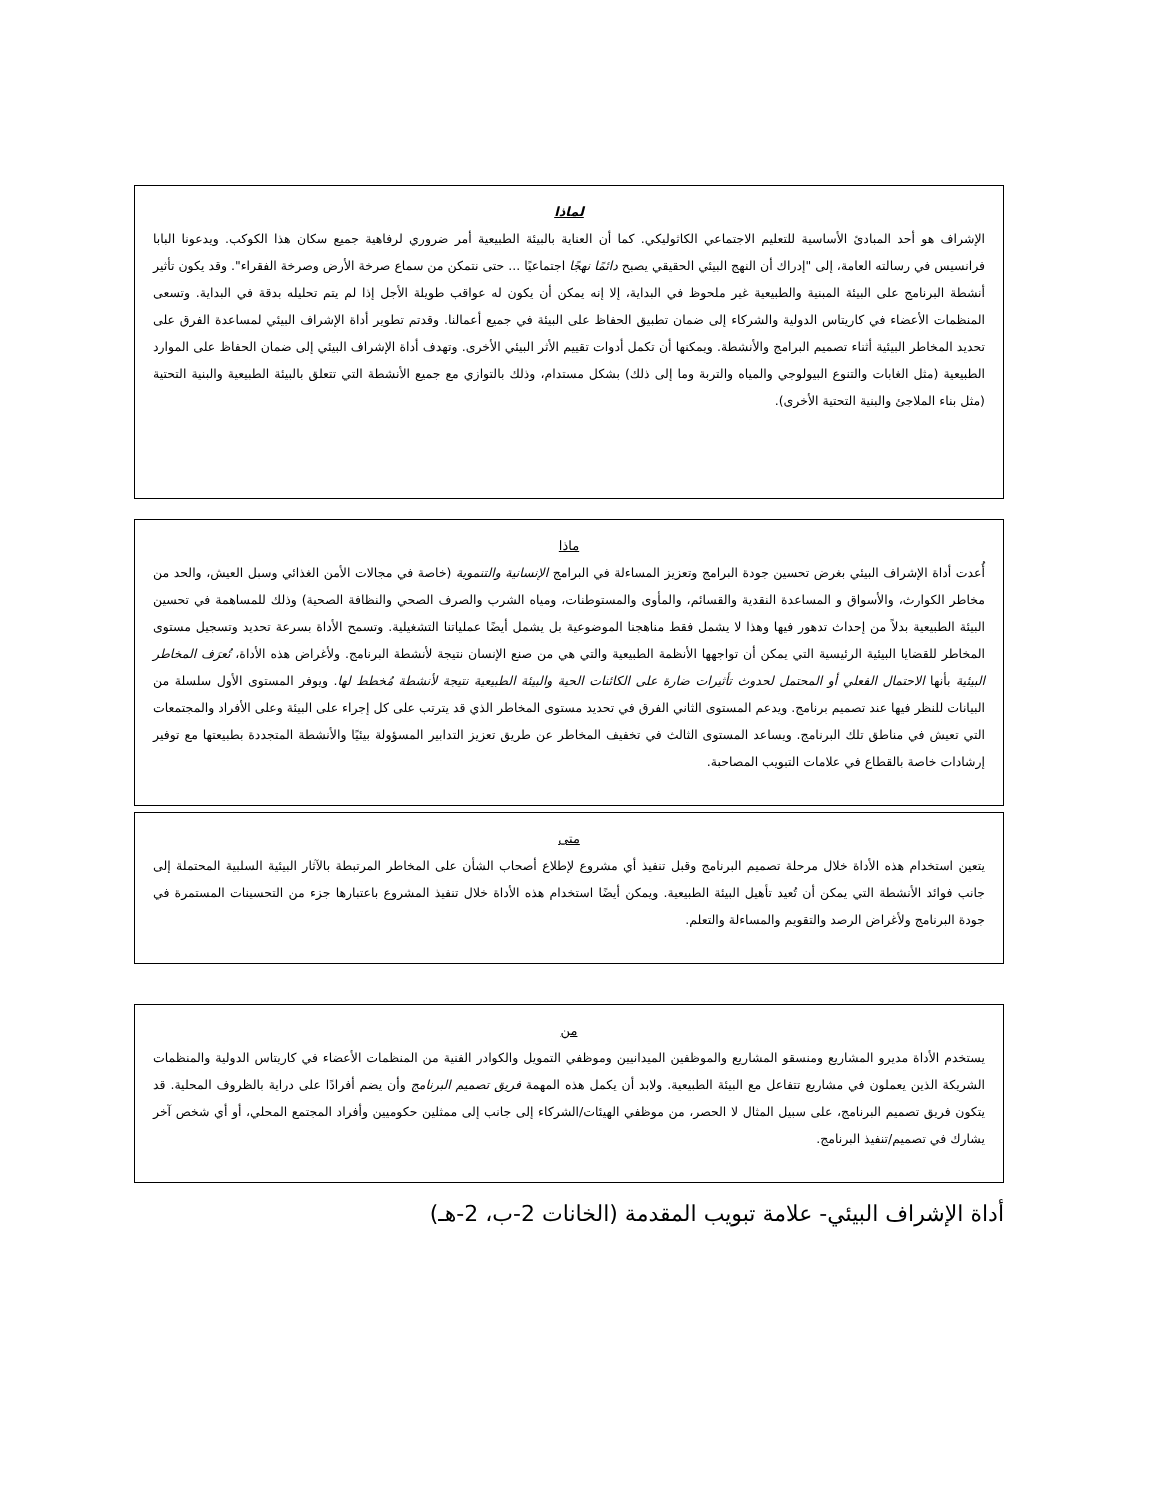لماذا
الإشراف هو أحد المبادئ الأساسية للتعليم الاجتماعي الكاثوليكي. كما أن العناية بالبيئة الطبيعية أمر ضروري لرفاهية جميع سكان هذا الكوكب. ويدعونا البابا فرانسيس في رسالته العامة، إلى "إدراك أن النهج البيئي الحقيقي يصبح دائمًا نهجًا اجتماعيًا ... حتى نتمكن من سماع صرخة الأرض وصرخة الفقراء". وقد يكون تأثير أنشطة البرنامج على البيئة المبنية والطبيعية غير ملحوظ في البداية، إلا إنه يمكن أن يكون له عواقب طويلة الأجل إذا لم يتم تحليله بدقة في البداية. وتسعى المنظمات الأعضاء في كاريتاس الدولية والشركاء إلى ضمان تطبيق الحفاظ على البيئة في جميع أعمالنا. وقدتم تطوير أداة الإشراف البيئي لمساعدة الفرق على تحديد المخاطر البيئية أثناء تصميم البرامج والأنشطة. ويمكنها أن تكمل أدوات تقييم الأثر البيئي الأخرى. وتهدف أداة الإشراف البيئي إلى ضمان الحفاظ على الموارد الطبيعية (مثل الغابات والتنوع البيولوجي والمياه والتربة وما إلى ذلك) بشكل مستدام، وذلك بالتوازي مع جميع الأنشطة التي تتعلق بالبيئة الطبيعية والبنية التحتية (مثل بناء الملاجئ والبنية التحتية الأخرى).
ماذا
أُعدت أداة الإشراف البيئي بغرض تحسين جودة البرامج وتعزيز المساءلة في البرامج الإنسانية والتنموية (خاصة في مجالات الأمن الغذائي وسبل العيش، والحد من مخاطر الكوارث، والأسواق و المساعدة النقدية والقسائم، والمأوى والمستوطنات، ومياه الشرب والصرف الصحي والنظافة الصحية) وذلك للمساهمة في تحسين البيئة الطبيعية بدلاً من إحداث تدهور فيها وهذا لا يشمل فقط مناهجنا الموضوعية بل يشمل أيضًا عملياتنا التشغيلية. وتسمح الأداة بسرعة تحديد وتسجيل مستوى المخاطر للقضايا البيئية الرئيسية التي يمكن أن تواجهها الأنظمة الطبيعية والتي هي من صنع الإنسان نتيجة لأنشطة البرنامج. ولأغراض هذه الأداة، تُعرَف المخاطر البيئية بأنها الاحتمال الفعلي أو المحتمل لحدوث تأثيرات ضارة على الكائنات الحية والبيئة الطبيعية نتيجة لأنشطة مُخطط لها. ويوفر المستوى الأول سلسلة من البيانات للنظر فيها عند تصميم برنامج. ويدعم المستوى الثاني الفرق في تحديد مستوى المخاطر الذي قد يترتب على كل إجراء على البيئة وعلى الأفراد والمجتمعات التي تعيش في مناطق تلك البرنامج. ويساعد المستوى الثالث في تخفيف المخاطر عن طريق تعزيز التدابير المسؤولة بيئيًا والأنشطة المتجددة بطبيعتها مع توفير إرشادات خاصة بالقطاع في علامات التبويب المصاحبة.
متى
يتعين استخدام هذه الأداة خلال مرحلة تصميم البرنامج وقبل تنفيذ أي مشروع لإطلاع أصحاب الشأن على المخاطر المرتبطة بالآثار البيئية السلبية المحتملة إلى جانب فوائد الأنشطة التي يمكن أن تُعيد تأهيل البيئة الطبيعية. ويمكن أيضًا استخدام هذه الأداة خلال تنفيذ المشروع باعتبارها جزء من التحسينات المستمرة في جودة البرنامج ولأغراض الرصد والتقويم والمساءلة والتعلم.
من
يستخدم الأداة مديرو المشاريع ومنسقو المشاريع والموظفين الميدانيين وموظفي التمويل والكوادر الفنية من المنظمات الأعضاء في كاريتاس الدولية والمنظمات الشريكة الذين يعملون في مشاريع تتفاعل مع البيئة الطبيعية. ولابد أن يكمل هذه المهمة فريق تصميم البرنامج وأن يضم أفرادًا على دراية بالظروف المحلية. قد يتكون فريق تصميم البرنامج، على سبيل المثال لا الحصر، من موظفي الهيئات/الشركاء إلى جانب إلى ممثلين حكوميين وأفراد المجتمع المحلي، أو أي شخص آخر يشارك في تصميم/تنفيذ البرنامج.
أداة الإشراف البيئي- علامة تبويب المقدمة (الخانات 2-ب، 2-هـ)